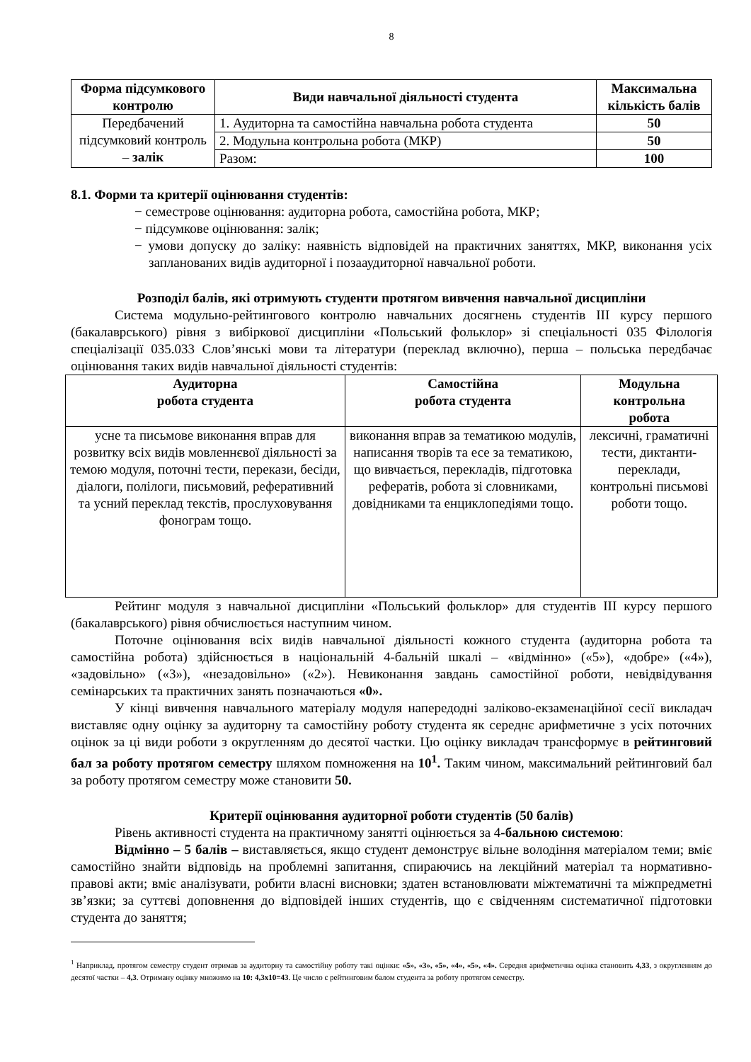8
| Форма підсумкового контролю | Види навчальної діяльності студента | Максимальна кількість балів |
| --- | --- | --- |
| Передбачений підсумковий контроль – залік | 1. Аудиторна та самостійна навчальна робота студента | 50 |
| | 2. Модульна контрольна робота (МКР) | 50 |
| | Разом: | 100 |
8.1. Форми та критерії оцінювання студентів:
− семестрове оцінювання: аудиторна робота, самостійна робота, МКР;
− підсумкове оцінювання: залік;
− умови допуску до заліку: наявність відповідей на практичних заняттях, МКР, виконання усіх запланованих видів аудиторної і позааудиторної навчальної роботи.
Розподіл балів, які отримують студенти протягом вивчення навчальної дисципліни
Система модульно-рейтингового контролю навчальних досягнень студентів ІІІ курсу першого (бакалаврського) рівня з вибіркової дисципліни «Польський фольклор» зі спеціальності 035 Філологія спеціалізації 035.033 Слов’янські мови та літератури (переклад включно), перша – польська передбачає оцінювання таких видів навчальної діяльності студентів:
| Аудиторна робота студента | Самостійна робота студента | Модульна контрольна робота |
| --- | --- | --- |
| усне та письмове виконання вправ для розвитку всіх видів мовленнєвої діяльності за темою модуля, поточні тести, перекази, бесіди, діалоги, полілоги, письмовий, реферативний та усний переклад текстів, прослуховування фонограм тощо. | виконання вправ за тематикою модулів, написання творів та есе за тематикою, що вивчається, перекладів, підготовка рефератів, робота зі словниками, довідниками та енциклопедіями тощо. | лексичні, граматичні тести, диктанти-переклади, контрольні письмові роботи тощо. |
Рейтинг модуля з навчальної дисципліни «Польський фольклор» для студентів ІІІ курсу першого (бакалаврського) рівня обчислюється наступним чином.
Поточне оцінювання всіх видів навчальної діяльності кожного студента (аудиторна робота та самостійна робота) здійснюється в національній 4-бальній шкалі – «відмінно» («5»), «добре» («4»), «задовільно» («3»), «незадовільно» («2»). Невиконання завдань самостійної роботи, невідвідування семінарських та практичних занять позначаються «0».
У кінці вивчення навчального матеріалу модуля напередодні заліково-екзаменаційної сесії викладач виставляє одну оцінку за аудиторну та самостійну роботу студента як середнє арифметичне з усіх поточних оцінок за ці види роботи з округленням до десятої частки. Цю оцінку викладач трансформує в рейтинговий бал за роботу протягом семестру шляхом помноження на 10<sup>1</sup>. Таким чином, максимальний рейтинговий бал за роботу протягом семестру може становити 50.
Критерії оцінювання аудиторної роботи студентів (50 балів)
Рівень активності студента на практичному занятті оцінюється за 4-бальною системою:
Відмінно – 5 балів – виставляється, якщо студент демонструє вільне володіння матеріалом теми; вміє самостійно знайти відповідь на проблемні запитання, спираючись на лекційний матеріал та нормативно-правові акти; вміє аналізувати, робити власні висновки; здатен встановлювати міжтематичні та міжпредметні зв’язки; за суттєві доповнення до відповідей інших студентів, що є свідченням систематичної підготовки студента до заняття;
<sup>1</sup> Наприклад, протягом семестру студент отримав за аудиторну та самостійну роботу такі оцінки: «5», «3», «5», «4», «5», «4». Середня арифметична оцінка становить 4,33, з округленням до десятої частки – 4,3. Отриману оцінку множимо на 10: 4,3х10=43. Це число є рейтинговим балом студента за роботу протягом семестру.